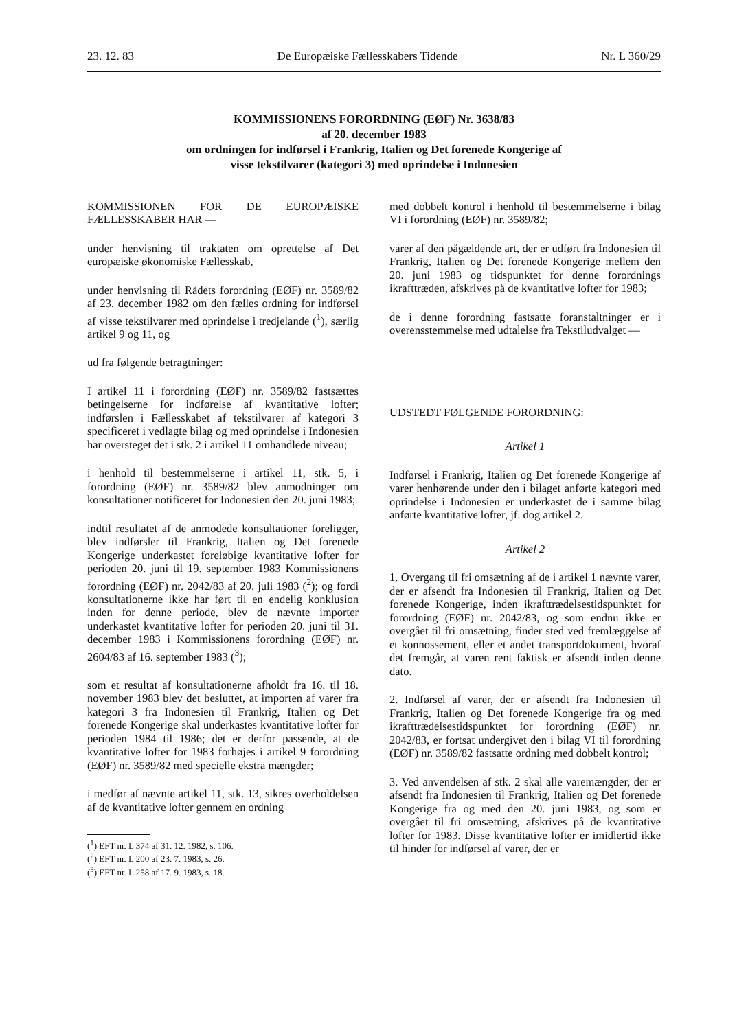23. 12. 83 De Europæiske Fællesskabers Tidende Nr. L 360/29
KOMMISSIONENS FORORDNING (EØF) Nr. 3638/83
af 20. december 1983
om ordningen for indførsel i Frankrig, Italien og Det forenede Kongerige af
visse tekstilvarer (kategori 3) med oprindelse i Indonesien
KOMMISSIONEN FOR DE EUROPÆISKE FÆLLESSKABER HAR —
under henvisning til traktaten om oprettelse af Det europæiske økonomiske Fællesskab,
under henvisning til Rådets forordning (EØF) nr. 3589/82 af 23. december 1982 om den fælles ordning for indførsel af visse tekstilvarer med oprindelse i tredjelande (<sup>1</sup>), særlig artikel 9 og 11, og
ud fra følgende betragtninger:
I artikel 11 i forordning (EØF) nr. 3589/82 fastsættes betingelserne for indførelse af kvantitative lofter; indførslen i Fællesskabet af tekstilvarer af kategori 3 specificeret i vedlagte bilag og med oprindelse i Indonesien har oversteget det i stk. 2 i artikel 11 omhandlede niveau;
i henhold til bestemmelserne i artikel 11, stk. 5, i forordning (EØF) nr. 3589/82 blev anmodninger om konsultationer notificeret for Indonesien den 20. juni 1983;
indtil resultatet af de anmodede konsultationer foreligger, blev indførsler til Frankrig, Italien og Det forenede Kongerige underkastet foreløbige kvantitative lofter for perioden 20. juni til 19. september 1983 Kommissionens forordning (EØF) nr. 2042/83 af 20. juli 1983 (<sup>2</sup>); og fordi konsultationerne ikke har ført til en endelig konklusion inden for denne periode, blev de nævnte importer underkastet kvantitative lofter for perioden 20. juni til 31. december 1983 i Kommissionens forordning (EØF) nr. 2604/83 af 16. september 1983 (<sup>3</sup>);
som et resultat af konsultationerne afholdt fra 16. til 18. november 1983 blev det besluttet, at importen af varer fra kategori 3 fra Indonesien til Frankrig, Italien og Det forenede Kongerige skal underkastes kvantitative lofter for perioden 1984 til 1986; det er derfor passende, at de kvantitative lofter for 1983 forhøjes i artikel 9 forordning (EØF) nr. 3589/82 med specielle ekstra mængder;
i medfør af nævnte artikel 11, stk. 13, sikres overholdelsen af de kvantitative lofter gennem en ordning
(<sup>1</sup>) EFT nr. L 374 af 31. 12. 1982, s. 106.
(<sup>2</sup>) EFT nr. L 200 af 23. 7. 1983, s. 26.
(<sup>3</sup>) EFT nr. L 258 af 17. 9. 1983, s. 18.
med dobbelt kontrol i henhold til bestemmelserne i bilag VI i forordning (EØF) nr. 3589/82;
varer af den pågældende art, der er udført fra Indonesien til Frankrig, Italien og Det forenede Kongerige mellem den 20. juni 1983 og tidspunktet for denne forordnings ikrafttræden, afskrives på de kvantitative lofter for 1983;
de i denne forordning fastsatte foranstaltninger er i overensstemmelse med udtalelse fra Tekstiludvalget —
UDSTEDT FØLGENDE FORORDNING:
Artikel 1
Indførsel i Frankrig, Italien og Det forenede Kongerige af varer henhørende under den i bilaget anførte kategori med oprindelse i Indonesien er underkastet de i samme bilag anførte kvantitative lofter, jf. dog artikel 2.
Artikel 2
1. Overgang til fri omsætning af de i artikel 1 nævnte varer, der er afsendt fra Indonesien til Frankrig, Italien og Det forenede Kongerige, inden ikrafttrædelsestidspunktet for forordning (EØF) nr. 2042/83, og som endnu ikke er overgået til fri omsætning, finder sted ved fremlæggelse af et konnossement, eller et andet transportdokument, hvoraf det fremgår, at varen rent faktisk er afsendt inden denne dato.
2. Indførsel af varer, der er afsendt fra Indonesien til Frankrig, Italien og Det forenede Kongerige fra og med ikrafttrædelsestidspunktet for forordning (EØF) nr. 2042/83, er fortsat undergivet den i bilag VI til forordning (EØF) nr. 3589/82 fastsatte ordning med dobbelt kontrol;
3. Ved anvendelsen af stk. 2 skal alle varemængder, der er afsendt fra Indonesien til Frankrig, Italien og Det forenede Kongerige fra og med den 20. juni 1983, og som er overgået til fri omsætning, afskrives på de kvantitative lofter for 1983. Disse kvantitative lofter er imidlertid ikke til hinder for indførsel af varer, der er